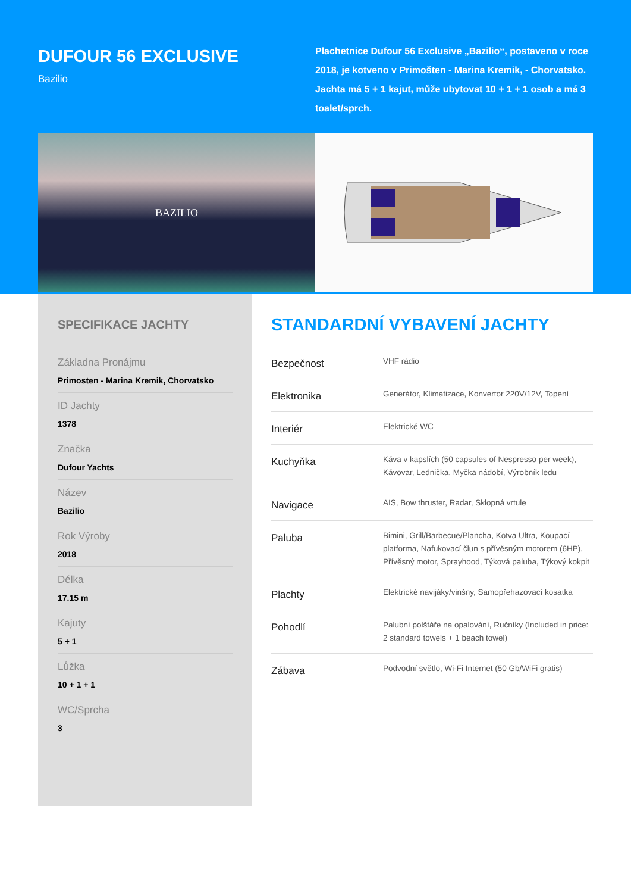DUFOUR 56 EXCLUSIVE
Bazilio
Plachetnice Dufour 56 Exclusive „Bazilio“, postaveno v roce 2018, je kotveno v Primošten - Marina Kremik, - Chorvatsko. Jachta má 5 + 1 kajut, může ubytovat 10 + 1 + 1 osob a má 3 toalet/sprch.
BAZILIO
SPECIFIKACE JACHTY
Základna Pronájmu
Primosten - Marina Kremik, Chorvatsko
ID Jachty
1378
Značka
Dufour Yachts
Název
Bazilio
Rok Výroby
2018
Délka
17.15 m
Kajuty
5 + 1
Lůžka
10 + 1 + 1
WC/Sprcha
3
STANDARDNÍ VYBAVENÍ JACHTY
| Bezpečnost | VHF rádio |
| Elektronika | Generátor, Klimatizace, Konvertor 220V/12V, Topení |
| Interiér | Elektrické WC |
| Kuchyňka | Káva v kapslích (50 capsules of Nespresso per week), Kávovar, Lednička, Myčka nádobí, Výrobník ledu |
| Navigace | AIS, Bow thruster, Radar, Sklopná vrtule |
| Paluba | Bimini, Grill/Barbecue/Plancha, Kotva Ultra, Koupací platforma, Nafukovací člun s přívěsným motorem (6HP), Přívěsný motor, Sprayhood, Týková paluba, Týkový kokpit |
| Plachty | Elektrické navijáky/vinšny, Samopřehazovací kosatka |
| Pohodlí | Palubní polštáře na opalování, Ručníky (Included in price: 2 standard towels + 1 beach towel) |
| Zábava | Podvodní světlo, Wi-Fi Internet (50 Gb/WiFi gratis) |